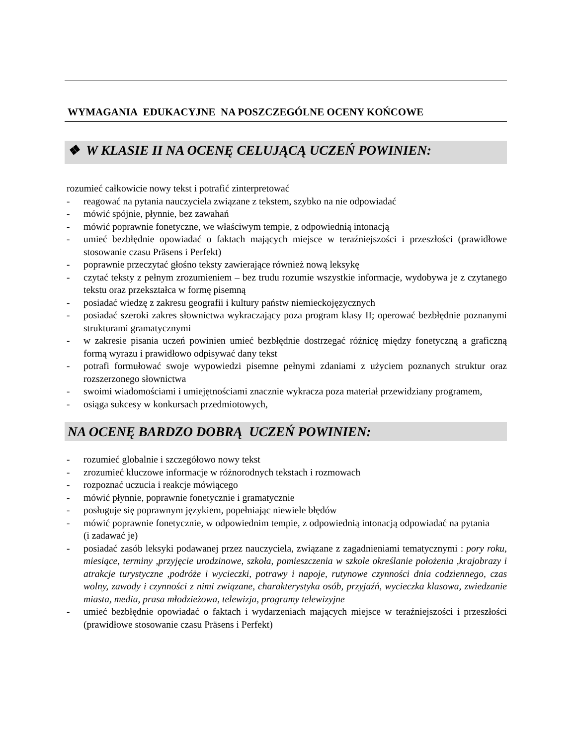WYMAGANIA EDUKACYJNE NA POSZCZEGÓLNE OCENY KOŃCOWE
❖ W KLASIE II NA OCENĘ CELUJĄCĄ UCZEŃ POWINIEN:
rozumieć całkowicie nowy tekst i potrafić zinterpretować
- reagować na pytania nauczyciela związane z tekstem, szybko na nie odpowiadać
- mówić spójnie, płynnie, bez zawahań
- mówić poprawnie fonetyczne, we właściwym tempie, z odpowiednią intonacją
- umieć bezbłędnie opowiadać o faktach mających miejsce w teraźniejszości i przeszłości (prawidłowe stosowanie czasu Präsens i Perfekt)
- poprawnie przeczytać głośno teksty zawierające również nową leksykę
- czytać teksty z pełnym zrozumieniem – bez trudu rozumie wszystkie informacje, wydobywa je z czytanego tekstu oraz przekształca w formę pisemną
- posiadać wiedzę z zakresu geografii i kultury państw niemieckojęzycznych
- posiadać szeroki zakres słownictwa wykraczający poza program klasy II; operować bezbłędnie poznanymi strukturami gramatycznymi
- w zakresie pisania uczeń powinien umieć bezbłędnie dostrzegać różnicę między fonetyczną a graficzną formą wyrazu i prawidłowo odpisywać dany tekst
- potrafi formułować swoje wypowiedzi pisemne pełnymi zdaniami z użyciem poznanych struktur oraz rozszerzonego słownictwa
- swoimi wiadomościami i umiejętnościami znacznie wykracza poza materiał przewidziany programem,
- osiąga sukcesy w konkursach przedmiotowych,
NA OCENĘ BARDZO DOBRĄ UCZEŃ POWINIEN:
- rozumieć globalnie i szczegółowo nowy tekst
- zrozumieć kluczowe informacje w różnorodnych tekstach i rozmowach
- rozpoznać uczucia i reakcje mówiącego
- mówić płynnie, poprawnie fonetycznie i gramatycznie
- posługuje się poprawnym językiem, popełniając niewiele błędów
- mówić poprawnie fonetycznie, w odpowiednim tempie, z odpowiednią intonacją odpowiadać na pytania (i zadawać je)
- posiadać zasób leksyki podawanej przez nauczyciela, związane z zagadnieniami tematycznymi : pory roku, miesiące, terminy ,przyjęcie urodzinowe, szkoła, pomieszczenia w szkole określanie położenia ,krajobrazy i atrakcje turystyczne ,podróże i wycieczki, potrawy i napoje, rutynowe czynności dnia codziennego, czas wolny, zawody i czynności z nimi związane, charakterystyka osób, przyjaźń, wycieczka klasowa, zwiedzanie miasta, media, prasa młodzieżowa, telewizja, programy telewizyjne
- umieć bezbłędnie opowiadać o faktach i wydarzeniach mających miejsce w teraźniejszości i przeszłości (prawidłowe stosowanie czasu Präsens i Perfekt)